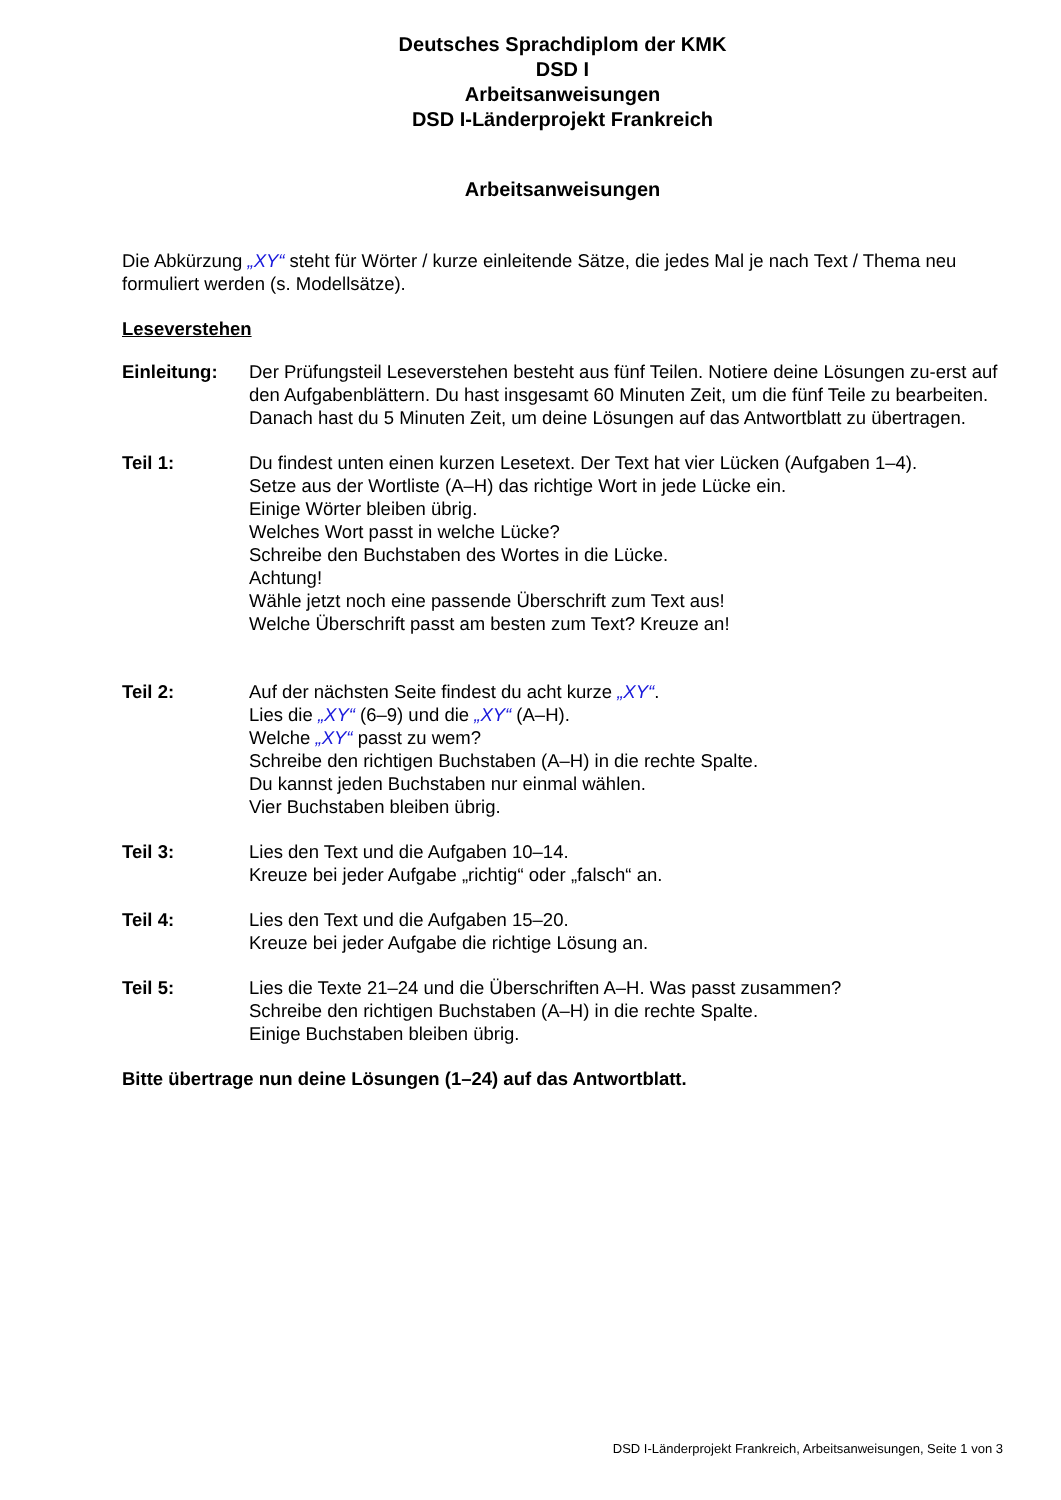Deutsches Sprachdiplom der KMK
DSD I
Arbeitsanweisungen
DSD I-Länderprojekt Frankreich
Arbeitsanweisungen
Die Abkürzung „XY“ steht für Wörter / kurze einleitende Sätze, die jedes Mal je nach Text / Thema neu formuliert werden (s. Modellsätze).
Leseverstehen
Einleitung: Der Prüfungsteil Leseverstehen besteht aus fünf Teilen. Notiere deine Lösungen zu-erst auf den Aufgabenblättern. Du hast insgesamt 60 Minuten Zeit, um die fünf Teile zu bearbeiten. Danach hast du 5 Minuten Zeit, um deine Lösungen auf das Antwortblatt zu übertragen.
Teil 1: Du findest unten einen kurzen Lesetext. Der Text hat vier Lücken (Aufgaben 1–4).
Setze aus der Wortliste (A–H) das richtige Wort in jede Lücke ein.
Einige Wörter bleiben übrig.
Welches Wort passt in welche Lücke?
Schreibe den Buchstaben des Wortes in die Lücke.
Achtung!
Wähle jetzt noch eine passende Überschrift zum Text aus!
Welche Überschrift passt am besten zum Text? Kreuze an!
Teil 2: Auf der nächsten Seite findest du acht kurze „XY“.
Lies die „XY“ (6–9) und die „XY“ (A–H).
Welche „XY“ passt zu wem?
Schreibe den richtigen Buchstaben (A–H) in die rechte Spalte.
Du kannst jeden Buchstaben nur einmal wählen.
Vier Buchstaben bleiben übrig.
Teil 3: Lies den Text und die Aufgaben 10–14.
Kreuze bei jeder Aufgabe „richtig“ oder „falsch“ an.
Teil 4: Lies den Text und die Aufgaben 15–20.
Kreuze bei jeder Aufgabe die richtige Lösung an.
Teil 5: Lies die Texte 21–24 und die Überschriften A–H. Was passt zusammen?
Schreibe den richtigen Buchstaben (A–H) in die rechte Spalte.
Einige Buchstaben bleiben übrig.
Bitte übertrage nun deine Lösungen (1–24) auf das Antwortblatt.
DSD I-Länderprojekt Frankreich, Arbeitsanweisungen, Seite 1 von 3